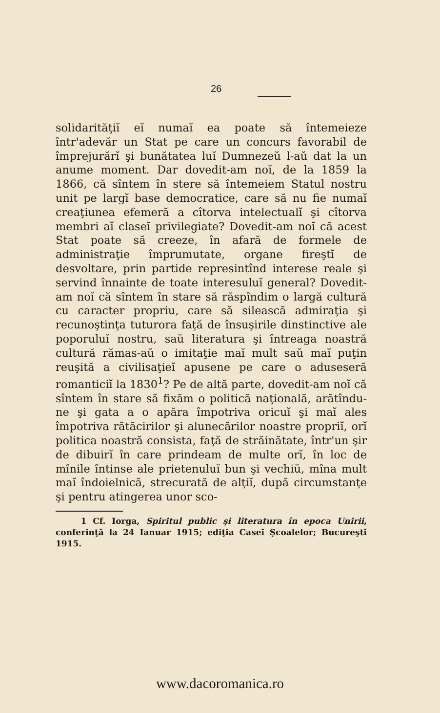26
solidarităţiĭ eĭ numaĭ ea poate să întemeieze într'adevăr un Stat pe care un concurs favorabil de împrejurărĭ şi bunătatea luĭ Dumnezeŭ l-aŭ dat la un anume moment. Dar dovedit-am noĭ, de la 1859 la 1866, că sîntem în stere să întemeiem Statul nostru unit pe largĭ base democratice, care să nu fie numaĭ creaţiunea efemeră a cîtorva intelectualĭ şi cîtorva membri aĭ claseĭ privilegiate? Dovedit-am noĭ că acest Stat poate să creeze, în afară de formele de administraţie împrumutate, organe fireştĭ de desvoltare, prin partide represintînd interese reale şi servind înnainte de toate interesuluĭ general? Dovedit-am noĭ că sîntem în stare să răspîndim o largă cultură cu caracter propriu, care să silească admiraţia şi recunoştinţa tuturora faţă de însuşirile dinstinctive ale poporuluĭ nostru, saŭ literatura şi întreaga noastră cultură rămas-aŭ o imitaţie maĭ mult saŭ maĭ puţin reuşită a civilisaţieĭ apusene pe care o aduseseră romanticiĭ la 1830<sup>1</sup>? Pe de altă parte, dovedit-am noĭ că sîntem în stare să fixăm o politică naţională, arătîndu-ne şi gata a o apăra împotriva oricuĭ şi maĭ ales împotriva rătăcirilor şi alunecărilor noastre propriĭ, orĭ politica noastră consista, faţă de străinătate, într'un şir de dibuirĭ în care prindeam de multe orĭ, în loc de mînile întinse ale prietenuluĭ bun şi vechiŭ, mîna mult maĭ îndoielnică, strecurată de alţiĭ, după circumstanţe şi pentru atingerea unor sco-
1 Cf. Iorga, Spiritul public şi literatura în epoca Unirii, conferinţă la 24 Ianuar 1915; ediţia Caseĭ Şcoalelor; Bucureştĭ 1915.
www.dacoromanica.ro